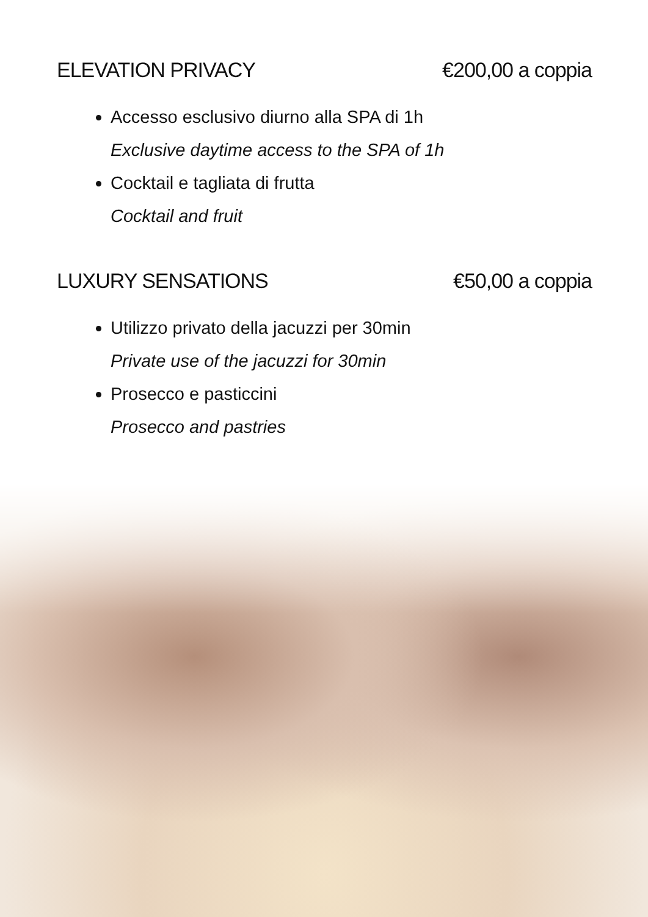ELEVATION PRIVACY €200,00 a coppia
Accesso esclusivo diurno alla SPA di 1h
Exclusive daytime access to the SPA of 1h
Cocktail e tagliata di frutta
Cocktail and fruit
LUXURY SENSATIONS €50,00 a coppia
Utilizzo privato della jacuzzi per 30min
Private use of the jacuzzi for 30min
Prosecco e pasticcini
Prosecco and pastries